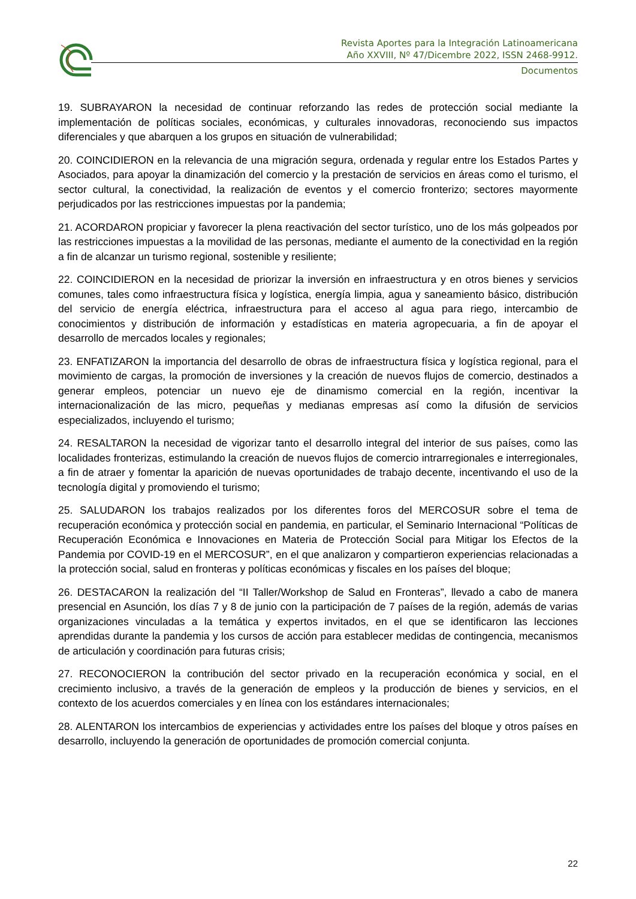Revista Aportes para la Integración Latinoamericana
Año XXVIII, Nº 47/Dicembre 2022, ISSN 2468-9912.
Documentos
19. SUBRAYARON la necesidad de continuar reforzando las redes de protección social mediante la implementación de políticas sociales, económicas, y culturales innovadoras, reconociendo sus impactos diferenciales y que abarquen a los grupos en situación de vulnerabilidad;
20. COINCIDIERON en la relevancia de una migración segura, ordenada y regular entre los Estados Partes y Asociados, para apoyar la dinamización del comercio y la prestación de servicios en áreas como el turismo, el sector cultural, la conectividad, la realización de eventos y el comercio fronterizo; sectores mayormente perjudicados por las restricciones impuestas por la pandemia;
21. ACORDARON propiciar y favorecer la plena reactivación del sector turístico, uno de los más golpeados por las restricciones impuestas a la movilidad de las personas, mediante el aumento de la conectividad en la región a fin de alcanzar un turismo regional, sostenible y resiliente;
22. COINCIDIERON en la necesidad de priorizar la inversión en infraestructura y en otros bienes y servicios comunes, tales como infraestructura física y logística, energía limpia, agua y saneamiento básico, distribución del servicio de energía eléctrica, infraestructura para el acceso al agua para riego, intercambio de conocimientos y distribución de información y estadísticas en materia agropecuaria, a fin de apoyar el desarrollo de mercados locales y regionales;
23. ENFATIZARON la importancia del desarrollo de obras de infraestructura física y logística regional, para el movimiento de cargas, la promoción de inversiones y la creación de nuevos flujos de comercio, destinados a generar empleos, potenciar un nuevo eje de dinamismo comercial en la región, incentivar la internacionalización de las micro, pequeñas y medianas empresas así como la difusión de servicios especializados, incluyendo el turismo;
24. RESALTARON la necesidad de vigorizar tanto el desarrollo integral del interior de sus países, como las localidades fronterizas, estimulando la creación de nuevos flujos de comercio intrarregionales e interregionales, a fin de atraer y fomentar la aparición de nuevas oportunidades de trabajo decente, incentivando el uso de la tecnología digital y promoviendo el turismo;
25. SALUDARON los trabajos realizados por los diferentes foros del MERCOSUR sobre el tema de recuperación económica y protección social en pandemia, en particular, el Seminario Internacional “Políticas de Recuperación Económica e Innovaciones en Materia de Protección Social para Mitigar los Efectos de la Pandemia por COVID-19 en el MERCOSUR”, en el que analizaron y compartieron experiencias relacionadas a la protección social, salud en fronteras y políticas económicas y fiscales en los países del bloque;
26. DESTACARON la realización del “II Taller/Workshop de Salud en Fronteras”, llevado a cabo de manera presencial en Asunción, los días 7 y 8 de junio con la participación de 7 países de la región, además de varias organizaciones vinculadas a la temática y expertos invitados, en el que se identificaron las lecciones aprendidas durante la pandemia y los cursos de acción para establecer medidas de contingencia, mecanismos de articulación y coordinación para futuras crisis;
27. RECONOCIERON la contribución del sector privado en la recuperación económica y social, en el crecimiento inclusivo, a través de la generación de empleos y la producción de bienes y servicios, en el contexto de los acuerdos comerciales y en línea con los estándares internacionales;
28. ALENTARON los intercambios de experiencias y actividades entre los países del bloque y otros países en desarrollo, incluyendo la generación de oportunidades de promoción comercial conjunta.
22